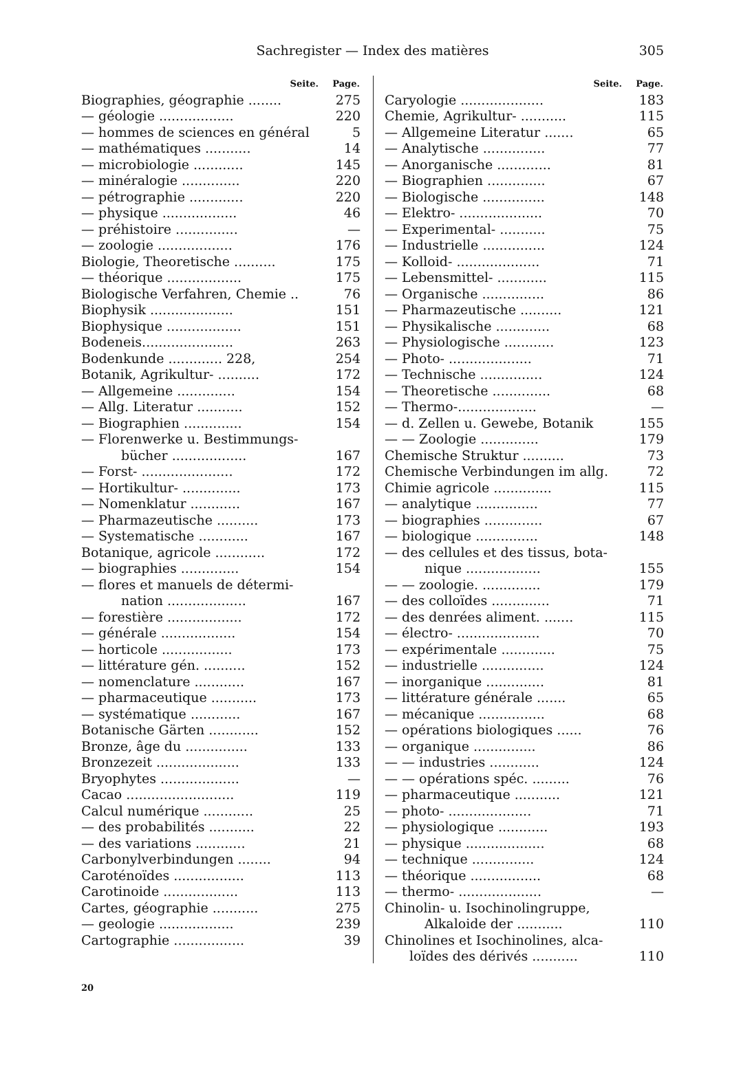Sachregister — Index des matières
305
| Seite. | Page. |
| --- | --- |
| Biographies, géographie ........ | 275 |
| — géologie .................. | 220 |
| — hommes de sciences en général | 5 |
| — mathématiques ........... | 14 |
| — microbiologie ............ | 145 |
| — minéralogie .............. | 220 |
| — pétrographie ............. | 220 |
| — physique .................. | 46 |
| — préhistoire ............... | — |
| — zoologie .................. | 176 |
| Biologie, Theoretische .......... | 175 |
| — théorique .................. | 175 |
| Biologische Verfahren, Chemie .. | 76 |
| Biophysik .................... | 151 |
| Biophysique .................. | 151 |
| Bodeneis...................... | 263 |
| Bodenkunde ............. 228, | 254 |
| Botanik, Agrikultur- .......... | 172 |
| — Allgemeine .............. | 154 |
| — Allg. Literatur ........... | 152 |
| — Biographien .............. | 154 |
| — Florenwerke u. Bestimmungs- | |
| bücher .................. | 167 |
| — Forst- ...................... | 172 |
| — Hortikultur- .............. | 173 |
| — Nomenklatur ............ | 167 |
| — Pharmazeutische .......... | 173 |
| — Systematische ............ | 167 |
| Botanique, agricole ............ | 172 |
| — biographies .............. | 154 |
| — flores et manuels de détermi- | |
| nation ................... | 167 |
| — forestière .................. | 172 |
| — générale .................. | 154 |
| — horticole ................. | 173 |
| — littérature gén. .......... | 152 |
| — nomenclature ............ | 167 |
| — pharmaceutique ........... | 173 |
| — systématique ............ | 167 |
| Botanische Gärten ............ | 152 |
| Bronze, âge du ............... | 133 |
| Bronzezeit .................... | 133 |
| Bryophytes ................... | — |
| Cacao .......................... | 119 |
| Calcul numérique ............ | 25 |
| — des probabilités ........... | 22 |
| — des variations ............ | 21 |
| Carbonylverbindungen ........ | 94 |
| Caroténoïdes ................. | 113 |
| Carotinoide .................. | 113 |
| Cartes, géographie ........... | 275 |
| — geologie .................. | 239 |
| Cartographie ................. | 39 |
| Seite. | Page. |
| --- | --- |
| Caryologie .................... | 183 |
| Chemie, Agrikultur- ........... | 115 |
| — Allgemeine Literatur ....... | 65 |
| — Analytische ............... | 77 |
| — Anorganische ............. | 81 |
| — Biographien .............. | 67 |
| — Biologische ............... | 148 |
| — Elektro- .................... | 70 |
| — Experimental- ........... | 75 |
| — Industrielle ............... | 124 |
| — Kolloid- .................... | 71 |
| — Lebensmittel- ............ | 115 |
| — Organische ............... | 86 |
| — Pharmazeutische .......... | 121 |
| — Physikalische ............. | 68 |
| — Physiologische ............ | 123 |
| — Photo- .................... | 71 |
| — Technische ............... | 124 |
| — Theoretische .............. | 68 |
| — Thermo-................... | — |
| — d. Zellen u. Gewebe, Botanik | 155 |
| — — Zoologie .............. | 179 |
| Chemische Struktur .......... | 73 |
| Chemische Verbindungen im allg. | 72 |
| Chimie agricole .............. | 115 |
| — analytique ............... | 77 |
| — biographies .............. | 67 |
| — biologique ............... | 148 |
| — des cellules et des tissus, bota- | |
| nique .................. | 155 |
| — — zoologie. .............. | 179 |
| — des colloïdes .............. | 71 |
| — des denrées aliment. ....... | 115 |
| — électro- .................... | 70 |
| — expérimentale ............. | 75 |
| — industrielle ............... | 124 |
| — inorganique .............. | 81 |
| — littérature générale ....... | 65 |
| — mécanique ................ | 68 |
| — opérations biologiques ...... | 76 |
| — organique ............... | 86 |
| — — industries ............ | 124 |
| — — opérations spéc. ......... | 76 |
| — pharmaceutique ........... | 121 |
| — photo- .................... | 71 |
| — physiologique ............ | 193 |
| — physique ................... | 68 |
| — technique ............... | 124 |
| — théorique ................. | 68 |
| — thermo- .................... | — |
| Chinolin- u. Isochinolingruppe, | |
| Alkaloide der ........... | 110 |
| Chinolines et Isochinolines, alca- | |
| loïdes des dérivés ........... | 110 |
20